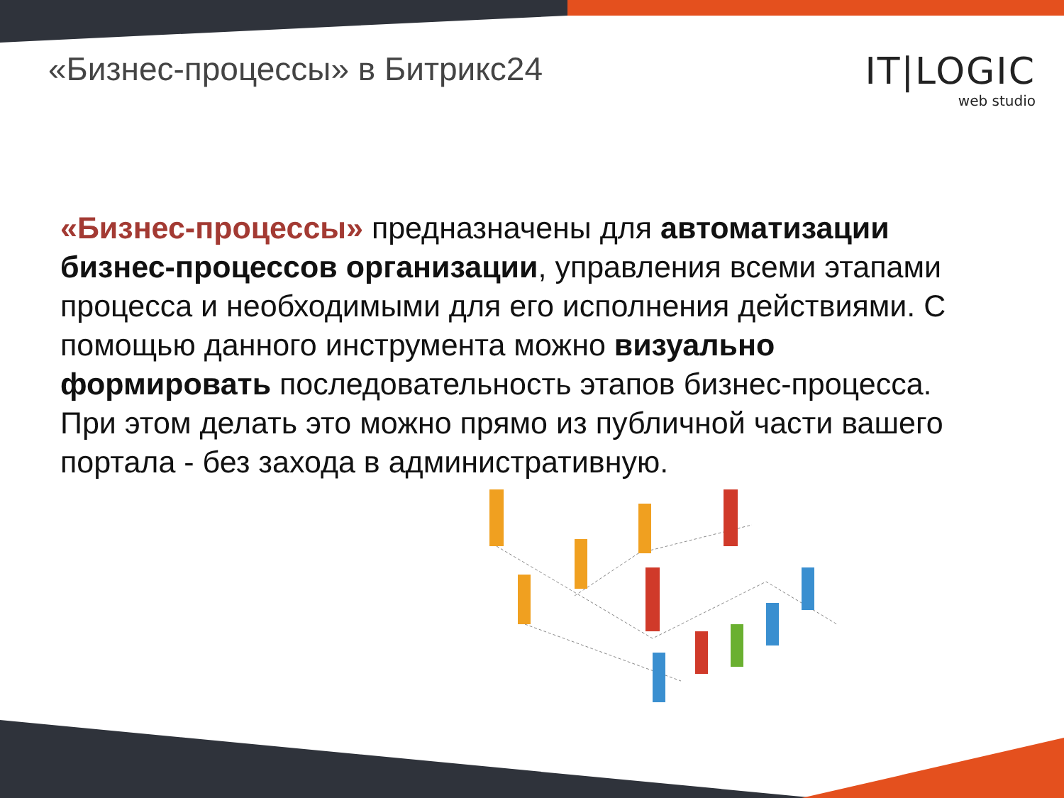«Бизнес-процессы» в Битрикс24 IT|LOGIC
web studio
«Бизнес-процессы» предназначены для автоматизации бизнес-процессов организации, управления всеми этапами процесса и необходимыми для его исполнения действиями. С помощью данного инструмента можно визуально формировать последовательность этапов бизнес-процесса. При этом делать это можно прямо из публичной части вашего портала - без захода в административную.